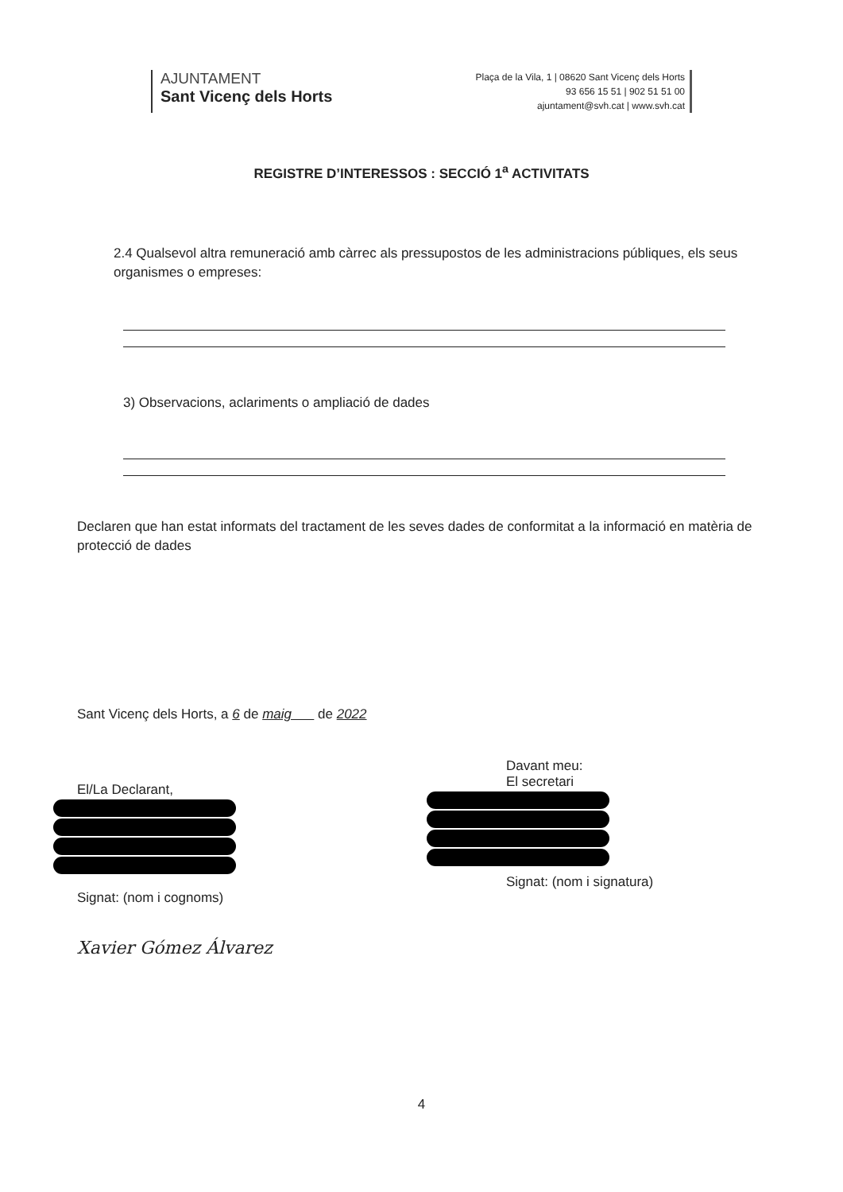AJUNTAMENT
Sant Vicenç dels Horts
Plaça de la Vila, 1 | 08620 Sant Vicenç dels Horts
93 656 15 51 | 902 51 51 00
ajuntament@svh.cat | www.svh.cat
REGISTRE D’INTERESSOS : SECCIÓ 1<sup>a</sup> ACTIVITATS
2.4 Qualsevol altra remuneració amb càrrec als pressupostos de les administracions públiques, els seus organismes o empreses:
3) Observacions, aclariments o ampliació de dades
Declaren que han estat informats del tractament de les seves dades de conformitat a la informació en matèria de protecció de dades
Sant Vicenç dels Horts, a 6 de maig de 2022
El/La Declarant,
Signat: (nom i cognoms)
Xavier Gómez Álvarez
Davant meu:
El secretari
Signat: (nom i signatura)
4